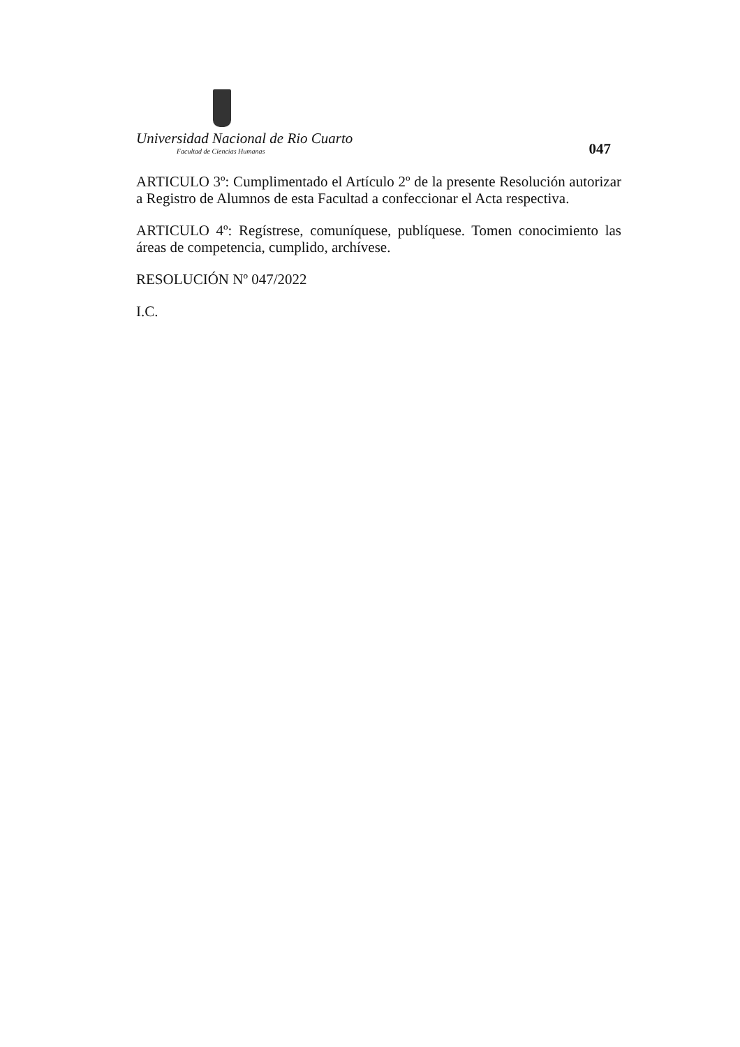Universidad Nacional de Rio Cuarto
Facultad de Ciencias Humanas
047
ARTICULO 3º: Cumplimentado el Artículo 2º de la presente Resolución autorizar a Registro de Alumnos de esta Facultad a confeccionar el Acta respectiva.
ARTICULO 4º: Regístrese, comuníquese, publíquese. Tomen conocimiento las áreas de competencia, cumplido, archívese.
RESOLUCIÓN Nº 047/2022
I.C.